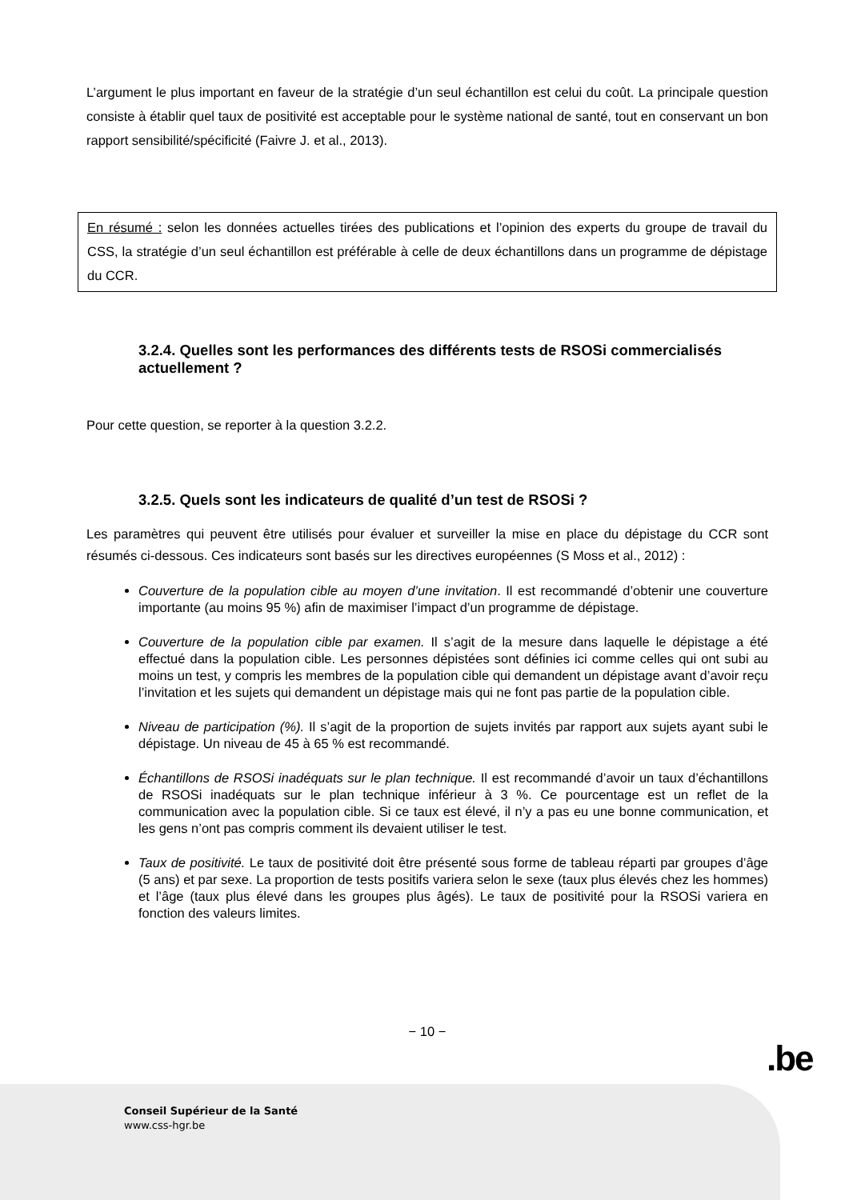L’argument le plus important en faveur de la stratégie d’un seul échantillon est celui du coût. La principale question consiste à établir quel taux de positivité est acceptable pour le système national de santé, tout en conservant un bon rapport sensibilité/spécificité (Faivre J. et al., 2013).
En résumé : selon les données actuelles tirées des publications et l’opinion des experts du groupe de travail du CSS, la stratégie d’un seul échantillon est préférable à celle de deux échantillons dans un programme de dépistage du CCR.
3.2.4. Quelles sont les performances des différents tests de RSOSi commercialisés actuellement ?
Pour cette question, se reporter à la question 3.2.2.
3.2.5. Quels sont les indicateurs de qualité d’un test de RSOSi ?
Les paramètres qui peuvent être utilisés pour évaluer et surveiller la mise en place du dépistage du CCR sont résumés ci-dessous. Ces indicateurs sont basés sur les directives européennes (S Moss et al., 2012) :
Couverture de la population cible au moyen d’une invitation. Il est recommandé d’obtenir une couverture importante (au moins 95 %) afin de maximiser l’impact d’un programme de dépistage.
Couverture de la population cible par examen. Il s’agit de la mesure dans laquelle le dépistage a été effectué dans la population cible. Les personnes dépistées sont définies ici comme celles qui ont subi au moins un test, y compris les membres de la population cible qui demandent un dépistage avant d’avoir reçu l’invitation et les sujets qui demandent un dépistage mais qui ne font pas partie de la population cible.
Niveau de participation (%). Il s’agit de la proportion de sujets invités par rapport aux sujets ayant subi le dépistage. Un niveau de 45 à 65 % est recommandé.
Échantillons de RSOSi inadéquats sur le plan technique. Il est recommandé d’avoir un taux d’échantillons de RSOSi inadéquats sur le plan technique inférieur à 3 %. Ce pourcentage est un reflet de la communication avec la population cible. Si ce taux est élevé, il n’y a pas eu une bonne communication, et les gens n’ont pas compris comment ils devaient utiliser le test.
Taux de positivité. Le taux de positivité doit être présenté sous forme de tableau réparti par groupes d’âge (5 ans) et par sexe. La proportion de tests positifs variera selon le sexe (taux plus élevés chez les hommes) et l’âge (taux plus élevé dans les groupes plus âgés). Le taux de positivité pour la RSOSi variera en fonction des valeurs limites.
− 10 −
.be
Conseil Supérieur de la Santé
www.css-hgr.be